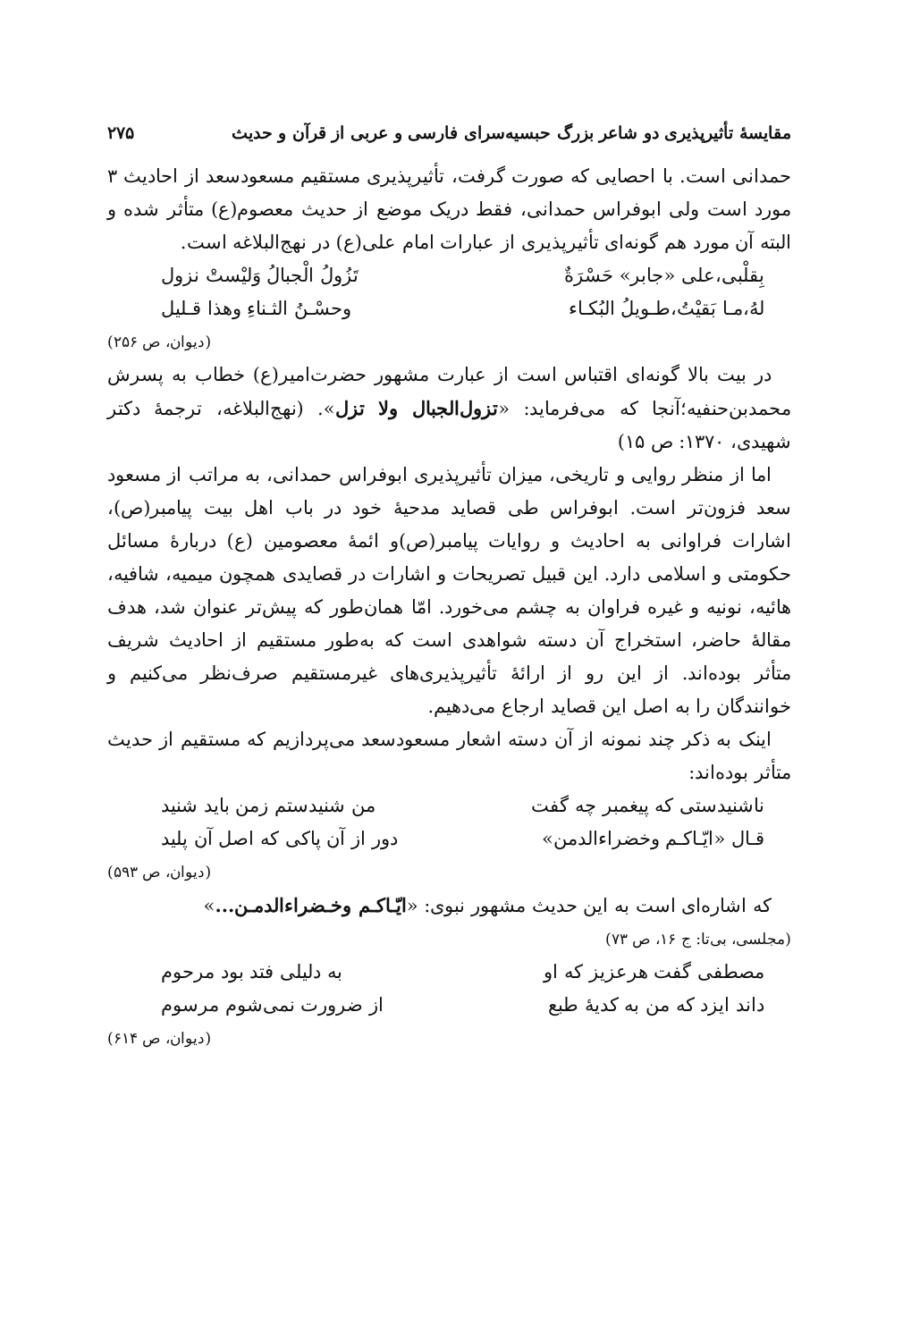مقایسهٔ تأثیرپذیری دو شاعر بزرگ حبسیه‌سرای فارسی و عربی از قرآن و حدیث ۲۷۵
حمدانی است. با احصایی که صورت گرفت، تأثیرپذیری مستقیم مسعودسعد از احادیث ۳ مورد است ولی ابوفراس حمدانی، فقط دریک موضع از حدیث معصوم(ع) متأثر شده و البته آن مورد هم گونه‌ای تأثیرپذیری از عبارات امام علی(ع) در نهج‌البلاغه است.
بِقلْبی،علی «جابر» حَسْرَةٌ تَزُولُ الْجبالُ وَليْستْ نزول
لهُ،مـا بَقيْتُ،طـويلُ البُكـاء وحسْـنُ الثـناءِ وهذا قـليل
(دیوان، ص ۲۵۶)
در بیت بالا گونه‌ای اقتباس است از عبارت مشهور حضرت‌امیر(ع) خطاب به پسرش محمدبن‌حنفیه؛آنجا که می‌فرماید: «تزول‌الجبال ولا تزل». (نهج‌البلاغه، ترجمهٔ دکتر شهیدی، ۱۳۷۰: ص ۱۵)
اما از منظر روایی و تاریخی، میزان تأثیرپذیری ابوفراس حمدانی، به مراتب از مسعود سعد فزون‌تر است. ابوفراس طی قصاید مدحیهٔ خود در باب اهل بیت پیامبر(ص)، اشارات فراوانی به احادیث و روایات پیامبر(ص)و ائمهٔ معصومین (ع) دربارهٔ مسائل حکومتی و اسلامی دارد. این قبیل تصریحات و اشارات در قصایدی همچون میمیه، شافیه، هائیه، نونیه و غیره فراوان به چشم می‌خورد. امّا همان‌طور که پیش‌تر عنوان شد، هدف مقالهٔ حاضر، استخراج آن دسته شواهدی است که به‌طور مستقیم از احادیث شریف متأثر بوده‌اند. از این رو از ارائهٔ تأثیرپذیری‌های غیرمستقیم صرف‌نظر می‌کنیم و خوانندگان را به اصل این قصاید ارجاع می‌دهیم.
اینک به ذکر چند نمونه از آن دسته اشعار مسعودسعد می‌پردازیم که مستقیم از حدیث متأثر بوده‌اند:
ناشنیدستی که پیغمبر چه گفت من شنیدستم زمن باید شنید
قـال «ایّـاکـم وخضراءالدمن» دور از آن پاکی که اصل آن پلید
(دیوان، ص ۵۹۳)
که اشاره‌ای است به این حدیث مشهور نبوی: «ایّـاکـم وخـضراءالدمـن...»
(مجلسی، بی‌تا: ج ۱۶، ص ۷۳)
مصطفی گفت هرعزیز که او به دلیلی فتد بود مرحوم
داند ایزد که من به کدیهٔ طبع از ضرورت نمی‌شوم مرسوم
(دیوان، ص ۶۱۴)